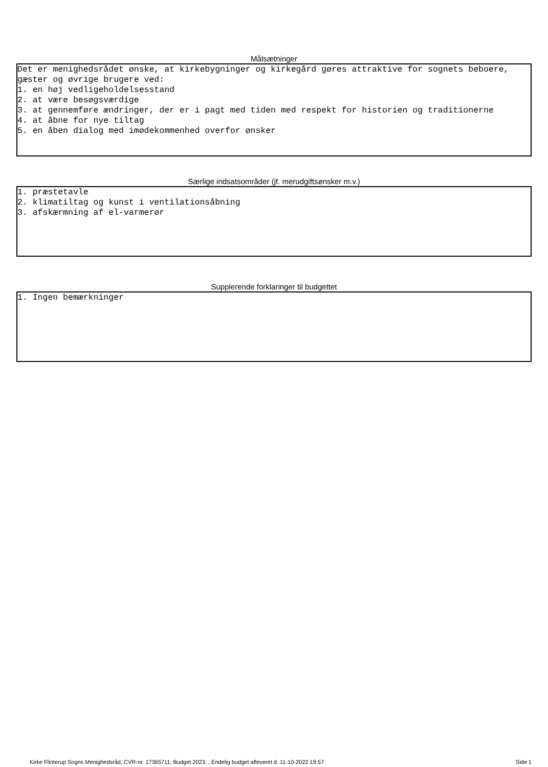Målsætninger
Det er menighedsrådet ønske, at kirkebygninger og kirkegård gøres attraktive for sognets beboere, gæster og øvrige brugere ved: 1. en høj vedligeholdelsesstand 2. at være besøgsværdige 3. at gennemføre ændringer, der er i pagt med tiden med respekt for historien og traditionerne 4. at åbne for nye tiltag 5. en åben dialog med imødekommenhed overfor ønsker
Særlige indsatsområder (jf. merudgiftsønsker m.v.)
1. præstetavle 2. klimatiltag og kunst i ventilationsåbning 3. afskærmning af el-varmerør
Supplerende forklaringer til budgettet
1. Ingen bemærkninger
Kirke Flinterup Sogns Menighedsråd, CVR-nr. 17365711, Budget 2023, , Endelig budget afleveret d. 11-10-2022 19:57 Side 1